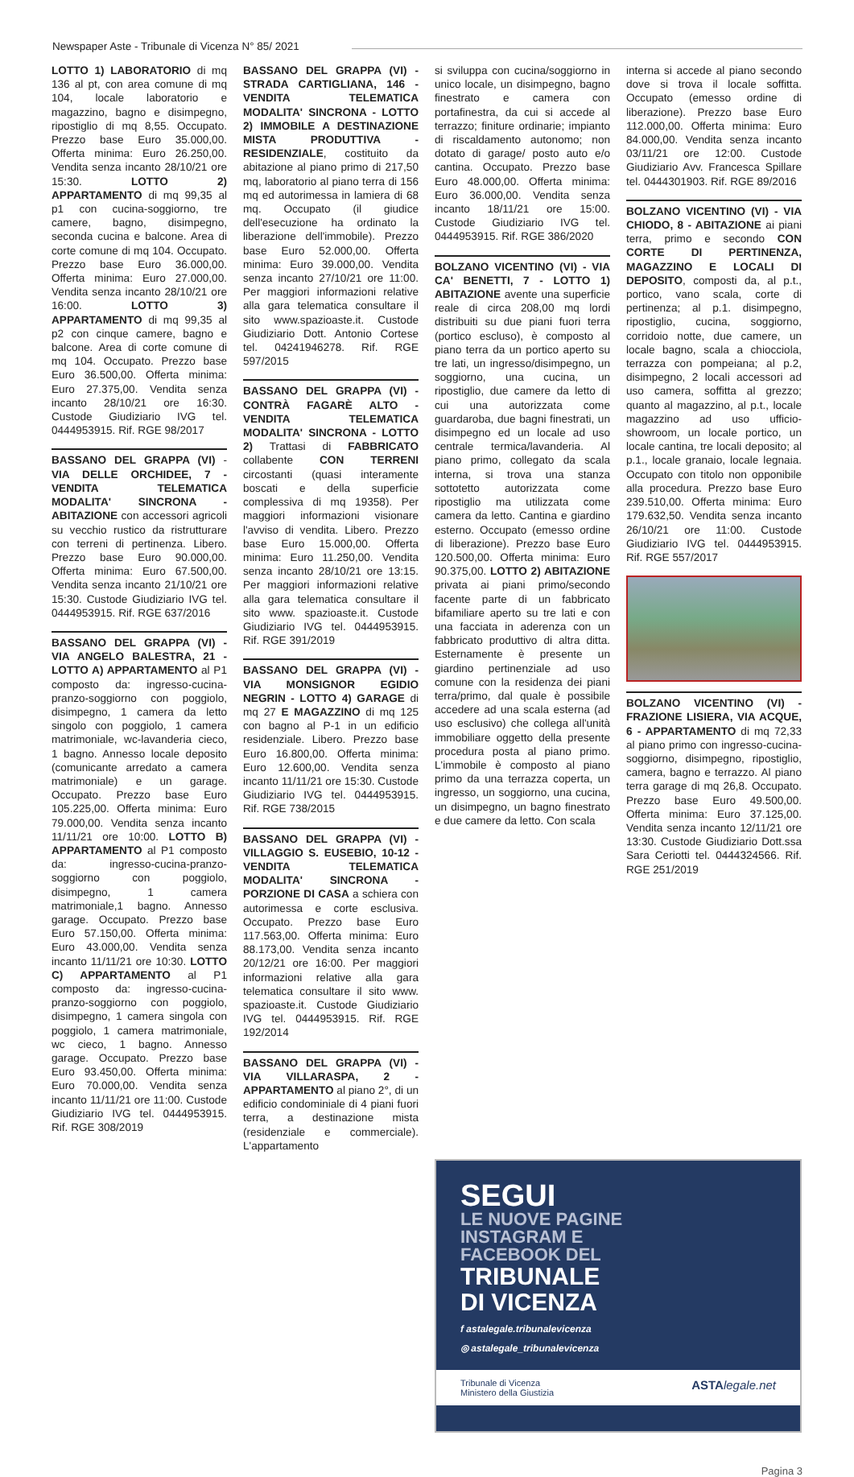Newspaper Aste - Tribunale di Vicenza N° 85/ 2021
LOTTO 1) LABORATORIO di mq 136 al pt, con area comune di mq 104, locale laboratorio e magazzino, bagno e disimpegno, ripostiglio di mq 8,55. Occupato. Prezzo base Euro 35.000,00. Offerta minima: Euro 26.250,00. Vendita senza incanto 28/10/21 ore 15:30. LOTTO 2) APPARTAMENTO di mq 99,35 al p1 con cucina-soggiorno, tre camere, bagno, disimpegno, seconda cucina e balcone. Area di corte comune di mq 104. Occupato. Prezzo base Euro 36.000,00. Offerta minima: Euro 27.000,00. Vendita senza incanto 28/10/21 ore 16:00. LOTTO 3) APPARTAMENTO di mq 99,35 al p2 con cinque camere, bagno e balcone. Area di corte comune di mq 104. Occupato. Prezzo base Euro 36.500,00. Offerta minima: Euro 27.375,00. Vendita senza incanto 28/10/21 ore 16:30. Custode Giudiziario IVG tel. 0444953915. Rif. RGE 98/2017
BASSANO DEL GRAPPA (VI) - VIA DELLE ORCHIDEE, 7 - VENDITA TELEMATICA MODALITA' SINCRONA - ABITAZIONE con accessori agricoli su vecchio rustico da ristrutturare con terreni di pertinenza. Libero. Prezzo base Euro 90.000,00. Offerta minima: Euro 67.500,00. Vendita senza incanto 21/10/21 ore 15:30. Custode Giudiziario IVG tel. 0444953915. Rif. RGE 637/2016
BASSANO DEL GRAPPA (VI) - VIA ANGELO BALESTRA, 21 - LOTTO A) APPARTAMENTO al P1 composto da: ingresso-cucina-pranzo-soggiorno con poggiolo, disimpegno, 1 camera da letto singolo con poggiolo, 1 camera matrimoniale, wc-lavanderia cieco, 1 bagno. Annesso locale deposito (comunicante arredato a camera matrimoniale) e un garage. Occupato. Prezzo base Euro 105.225,00. Offerta minima: Euro 79.000,00. Vendita senza incanto 11/11/21 ore 10:00. LOTTO B) APPARTAMENTO al P1 composto da: ingresso-cucina-pranzo-soggiorno con poggiolo, disimpegno, 1 camera matrimoniale,1 bagno. Annesso garage. Occupato. Prezzo base Euro 57.150,00. Offerta minima: Euro 43.000,00. Vendita senza incanto 11/11/21 ore 10:30. LOTTO C) APPARTAMENTO al P1 composto da: ingresso-cucina-pranzo-soggiorno con poggiolo, disimpegno, 1 camera singola con poggiolo, 1 camera matrimoniale, wc cieco, 1 bagno. Annesso garage. Occupato. Prezzo base Euro 93.450,00. Offerta minima: Euro 70.000,00. Vendita senza incanto 11/11/21 ore 11:00. Custode Giudiziario IVG tel. 0444953915. Rif. RGE 308/2019
BASSANO DEL GRAPPA (VI) - STRADA CARTIGLIANA, 146 - VENDITA TELEMATICA MODALITA' SINCRONA - LOTTO 2) IMMOBILE A DESTINAZIONE MISTA PRODUTTIVA - RESIDENZIALE, costituito da abitazione al piano primo di 217,50 mq, laboratorio al piano terra di 156 mq ed autorimessa in lamiera di 68 mq. Occupato (il giudice dell'esecuzione ha ordinato la liberazione dell'immobile). Prezzo base Euro 52.000,00. Offerta minima: Euro 39.000,00. Vendita senza incanto 27/10/21 ore 11:00. Per maggiori informazioni relative alla gara telematica consultare il sito www.spazioaste.it. Custode Giudiziario Dott. Antonio Cortese tel. 04241946278. Rif. RGE 597/2015
BASSANO DEL GRAPPA (VI) - CONTRÀ FAGARÈ ALTO - VENDITA TELEMATICA MODALITA' SINCRONA - LOTTO 2) Trattasi di FABBRICATO collabente CON TERRENI circostanti (quasi interamente boscati e della superficie complessiva di mq 19358). Per maggiori informazioni visionare l'avviso di vendita. Libero. Prezzo base Euro 15.000,00. Offerta minima: Euro 11.250,00. Vendita senza incanto 28/10/21 ore 13:15. Per maggiori informazioni relative alla gara telematica consultare il sito www. spazioaste.it. Custode Giudiziario IVG tel. 0444953915. Rif. RGE 391/2019
BASSANO DEL GRAPPA (VI) - VIA MONSIGNOR EGIDIO NEGRIN - LOTTO 4) GARAGE di mq 27 E MAGAZZINO di mq 125 con bagno al P-1 in un edificio residenziale. Libero. Prezzo base Euro 16.800,00. Offerta minima: Euro 12.600,00. Vendita senza incanto 11/11/21 ore 15:30. Custode Giudiziario IVG tel. 0444953915. Rif. RGE 738/2015
BASSANO DEL GRAPPA (VI) - VILLAGGIO S. EUSEBIO, 10-12 - VENDITA TELEMATICA MODALITA' SINCRONA - PORZIONE DI CASA a schiera con autorimessa e corte esclusiva. Occupato. Prezzo base Euro 117.563,00. Offerta minima: Euro 88.173,00. Vendita senza incanto 20/12/21 ore 16:00. Per maggiori informazioni relative alla gara telematica consultare il sito www. spazioaste.it. Custode Giudiziario IVG tel. 0444953915. Rif. RGE 192/2014
BASSANO DEL GRAPPA (VI) - VIA VILLARASPA, 2 - APPARTAMENTO al piano 2°, di un edificio condominiale di 4 piani fuori terra, a destinazione mista (residenziale e commerciale). L'appartamento
si sviluppa con cucina/soggiorno in unico locale, un disimpegno, bagno finestrato e camera con portafinestra, da cui si accede al terrazzo; finiture ordinarie; impianto di riscaldamento autonomo; non dotato di garage/ posto auto e/o cantina. Occupato. Prezzo base Euro 48.000,00. Offerta minima: Euro 36.000,00. Vendita senza incanto 18/11/21 ore 15:00. Custode Giudiziario IVG tel. 0444953915. Rif. RGE 386/2020
BOLZANO VICENTINO (VI) - VIA CA' BENETTI, 7 - LOTTO 1) ABITAZIONE avente una superficie reale di circa 208,00 mq lordi distribuiti su due piani fuori terra (portico escluso), è composto al piano terra da un portico aperto su tre lati, un ingresso/disimpegno, un soggiorno, una cucina, un ripostiglio, due camere da letto di cui una autorizzata come guardaroba, due bagni finestrati, un disimpegno ed un locale ad uso centrale termica/lavanderia. Al piano primo, collegato da scala interna, si trova una stanza sottotetto autorizzata come ripostiglio ma utilizzata come camera da letto. Cantina e giardino esterno. Occupato (emesso ordine di liberazione). Prezzo base Euro 120.500,00. Offerta minima: Euro 90.375,00. LOTTO 2) ABITAZIONE privata ai piani primo/secondo facente parte di un fabbricato bifamiliare aperto su tre lati e con una facciata in aderenza con un fabbricato produttivo di altra ditta. Esternamente è presente un giardino pertinenziale ad uso comune con la residenza dei piani terra/primo, dal quale è possibile accedere ad una scala esterna (ad uso esclusivo) che collega all'unità immobiliare oggetto della presente procedura posta al piano primo. L'immobile è composto al piano primo da una terrazza coperta, un ingresso, un soggiorno, una cucina, un disimpegno, un bagno finestrato e due camere da letto. Con scala
interna si accede al piano secondo dove si trova il locale soffitta. Occupato (emesso ordine di liberazione). Prezzo base Euro 112.000,00. Offerta minima: Euro 84.000,00. Vendita senza incanto 03/11/21 ore 12:00. Custode Giudiziario Avv. Francesca Spillare tel. 0444301903. Rif. RGE 89/2016
BOLZANO VICENTINO (VI) - VIA CHIODO, 8 - ABITAZIONE ai piani terra, primo e secondo CON CORTE DI PERTINENZA, MAGAZZINO E LOCALI DI DEPOSITO, composti da, al p.t., portico, vano scala, corte di pertinenza; al p.1. disimpegno, ripostiglio, cucina, soggiorno, corridoio notte, due camere, un locale bagno, scala a chiocciola, terrazza con pompeiana; al p.2, disimpegno, 2 locali accessori ad uso camera, soffitta al grezzo; quanto al magazzino, al p.t., locale magazzino ad uso ufficio-showroom, un locale portico, un locale cantina, tre locali deposito; al p.1., locale granaio, locale legnaia. Occupato con titolo non opponibile alla procedura. Prezzo base Euro 239.510,00. Offerta minima: Euro 179.632,50. Vendita senza incanto 26/10/21 ore 11:00. Custode Giudiziario IVG tel. 0444953915. Rif. RGE 557/2017
BOLZANO VICENTINO (VI) - FRAZIONE LISIERA, VIA ACQUE, 6 - APPARTAMENTO di mq 72,33 al piano primo con ingresso-cucina-soggiorno, disimpegno, ripostiglio, camera, bagno e terrazzo. Al piano terra garage di mq 26,8. Occupato. Prezzo base Euro 49.500,00. Offerta minima: Euro 37.125,00. Vendita senza incanto 12/11/21 ore 13:30. Custode Giudiziario Dott.ssa Sara Ceriotti tel. 0444324566. Rif. RGE 251/2019
SEGUI
LE NUOVE PAGINE
INSTAGRAM E
FACEBOOK DEL
TRIBUNALE
DI VICENZA
f astalegale.tribunalevicenza
◎ astalegale_tribunalevicenza
Tribunale di Vicenza
Ministero della Giustizia ASTA legale.net
Pagina 3